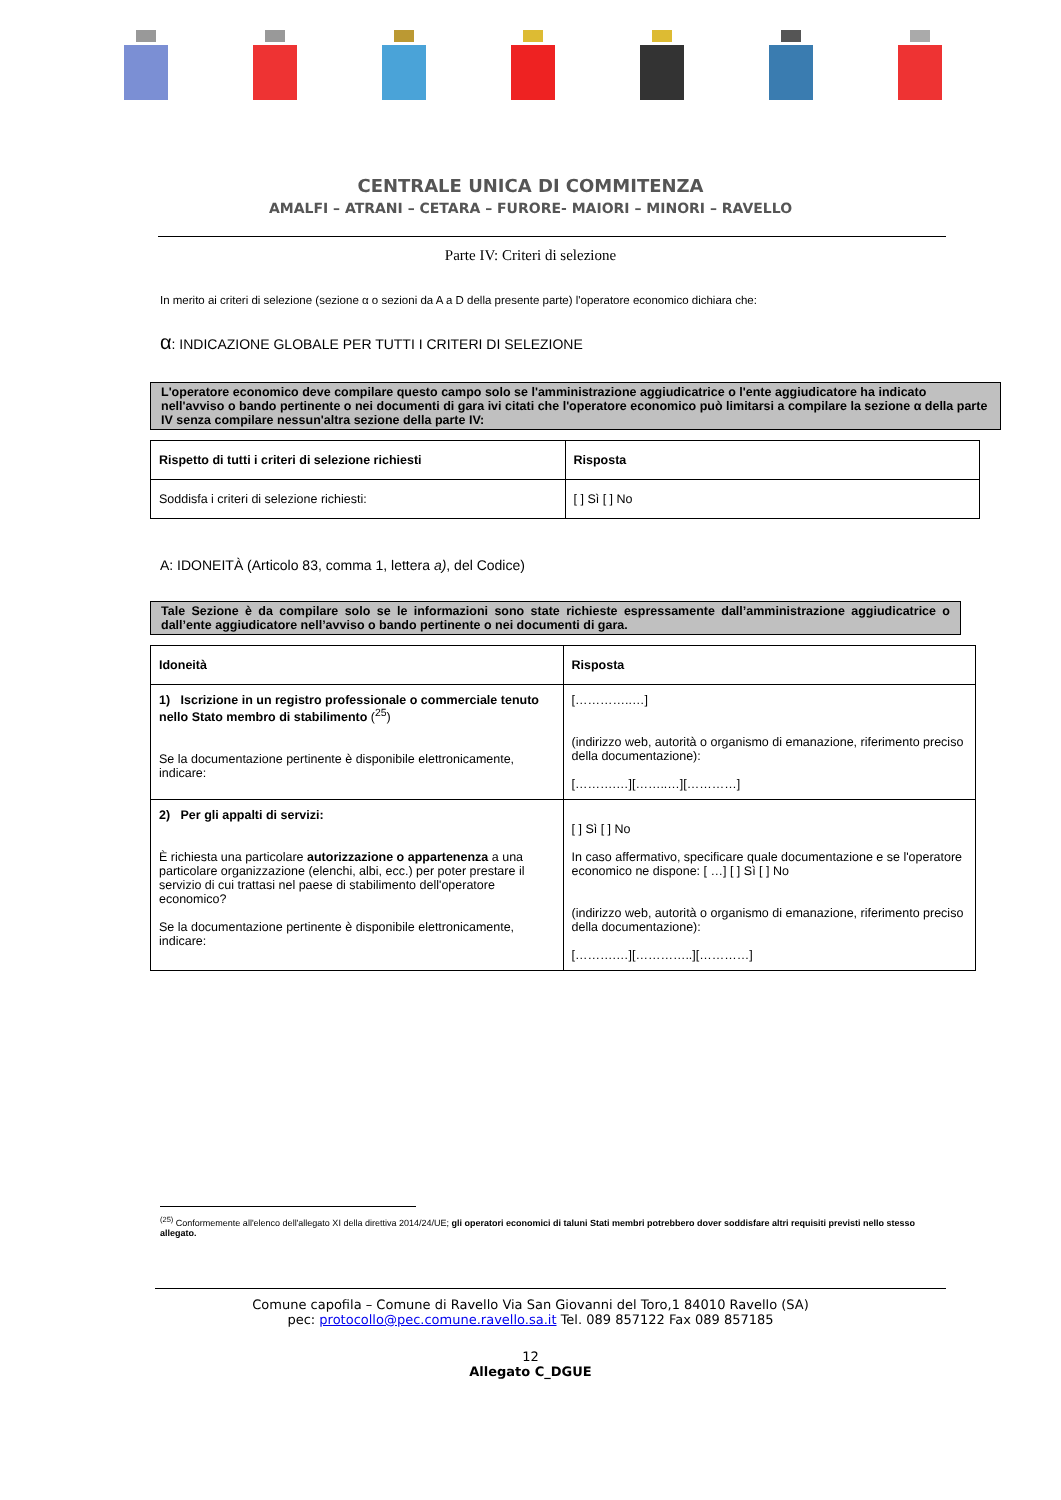CENTRALE UNICA DI COMMITENZA
AMALFI – ATRANI – CETARA – FURORE- MAIORI – MINORI – RAVELLO
Parte IV: Criteri di selezione
In merito ai criteri di selezione (sezione α o sezioni da A a D della presente parte) l'operatore economico dichiara che:
α: INDICAZIONE GLOBALE PER TUTTI I CRITERI DI SELEZIONE
L'operatore economico deve compilare questo campo solo se l'amministrazione aggiudicatrice o l'ente aggiudicatore ha indicato nell'avviso o bando pertinente o nei documenti di gara ivi citati che l'operatore economico può limitarsi a compilare la sezione α della parte IV senza compilare nessun'altra sezione della parte IV:
| Rispetto di tutti i criteri di selezione richiesti | Risposta |
| --- | --- |
| Soddisfa i criteri di selezione richiesti: | [ ] Sì [ ] No |
A: IDONEITÀ (Articolo 83, comma 1, lettera a), del Codice)
Tale Sezione è da compilare solo se le informazioni sono state richieste espressamente dall’amministrazione aggiudicatrice o dall’ente aggiudicatore nell’avviso o bando pertinente o nei documenti di gara.
| Idoneità | Risposta |
| --- | --- |
| 1) Iscrizione in un registro professionale o commerciale tenuto nello Stato membro di stabilimento (<sup>25</sup>) Se la documentazione pertinente è disponibile elettronicamente, indicare: | […………..…] (indirizzo web, autorità o organismo di emanazione, riferimento preciso della documentazione): [……….…][……..…][…………] |
| 2) Per gli appalti di servizi: È richiesta una particolare autorizzazione o appartenenza a una particolare organizzazione (elenchi, albi, ecc.) per poter prestare il servizio di cui trattasi nel paese di stabilimento dell'operatore economico? Se la documentazione pertinente è disponibile elettronicamente, indicare: | [ ] Sì [ ] No In caso affermativo, specificare quale documentazione e se l'operatore economico ne dispone: [ …] [ ] Sì [ ] No (indirizzo web, autorità o organismo di emanazione, riferimento preciso della documentazione): [……….…][…………..][…………] |
<sup>(25)</sup> Conformemente all'elenco dell'allegato XI della direttiva 2014/24/UE; gli operatori economici di taluni Stati membri potrebbero dover soddisfare altri requisiti previsti nello stesso allegato.
Comune capofila – Comune di Ravello Via San Giovanni del Toro,1 84010 Ravello (SA)
pec: protocollo@pec.comune.ravello.sa.it Tel. 089 857122 Fax 089 857185
12
Allegato C_DGUE